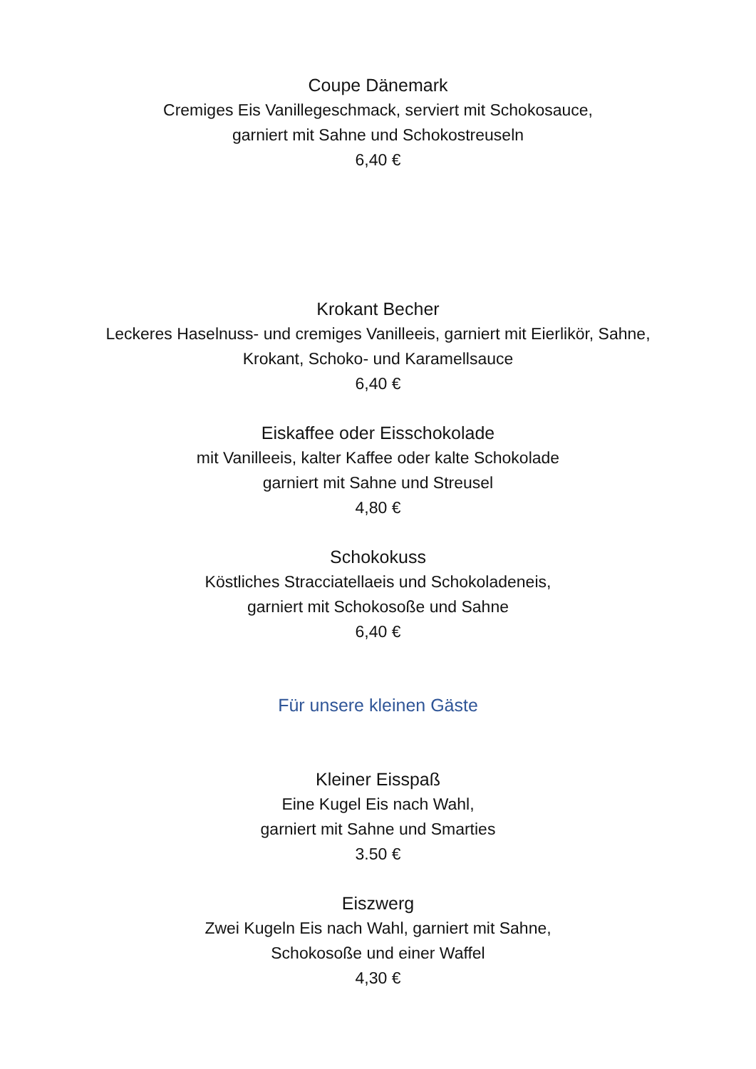Coupe Dänemark
Cremiges Eis Vanillegeschmack, serviert mit Schokosauce,
garniert mit Sahne und Schokostreuseln
6,40 €
Krokant Becher
Leckeres Haselnuss- und cremiges Vanilleeis, garniert mit Eierlikör, Sahne,
Krokant, Schoko- und Karamellsauce
6,40 €
Eiskaffee oder Eisschokolade
mit Vanilleeis, kalter Kaffee oder kalte Schokolade
garniert mit Sahne und Streusel
4,80 €
Schokokuss
Köstliches Stracciatellaeis und Schokoladeneis,
garniert mit Schokosoße und Sahne
6,40 €
Für unsere kleinen Gäste
Kleiner Eisspaß
Eine Kugel Eis nach Wahl,
garniert mit Sahne und Smarties
3.50 €
Eiszwerg
Zwei Kugeln Eis nach Wahl, garniert mit Sahne,
Schokosoße und einer Waffel
4,30 €